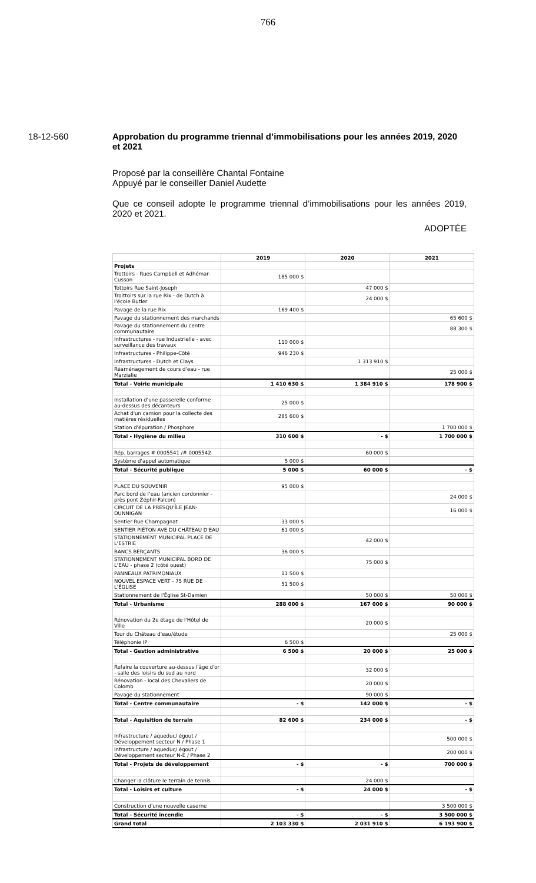766
18-12-560 Approbation du programme triennal d’immobilisations pour les années 2019, 2020 et 2021
Proposé par la conseillère Chantal Fontaine
Appuyé par le conseiller Daniel Audette
Que ce conseil adopte le programme triennal d’immobilisations pour les années 2019, 2020 et 2021.
ADOPTÉE
| | 2019 | 2020 | 2021 |
| --- | --- | --- | --- |
| Projets | | | |
| Trottoirs - Rues Campbell et Adhémar-Cusson | 185 000 $ | | |
| Tottoirs Rue Saint-Joseph | | 47 000 $ | |
| Troittoirs sur la rue Rix - de Dutch à l'école Butler | | 24 000 $ | |
| Pavage de la rue Rix | 169 400 $ | | |
| Pavage du stationnement des marchands | | | 65 600 $ |
| Pavage du stationnement du centre communautaire | | | 88 300 $ |
| Infrastructures - rue Industrielle - avec surveillance des travaux | 110 000 $ | | |
| Infrastructures - Philippe-Côté | 946 230 $ | | |
| Infrastructures - Dutch et Clays | | 1 313 910 $ | |
| Réaménagement de cours d'eau - rue Marzialie | | | 25 000 $ |
| Total - Voirie municipale | 1 410 630 $ | 1 384 910 $ | 178 900 $ |
| Installation d'une passerelle conforme au-dessus des décanteurs | 25 000 $ | | |
| Achat d'un camion pour la collecte des matières résiduelles | 285 600 $ | | |
| Station d'épuration / Phosphore | | | 1 700 000 $ |
| Total - Hygiène du milieu | 310 600 $ | - $ | 1 700 000 $ |
| Rép. barrages # 0005541 /# 0005542 | | 60 000 $ | |
| Système d'appel automatique | 5 000 $ | | |
| Total - Sécurité publique | 5 000 $ | 60 000 $ | - $ |
| PLACE DU SOUVENIR | 95 000 $ | | |
| Parc bord de l’eau (ancien cordonnier - près pont Zéphir-Falcon) | | | 24 000 $ |
| CIRCUIT DE LA PRESQU'ÎLE JEAN-DUNNIGAN | | | 16 000 $ |
| Sentier Rue Champagnat | 33 000 $ | | |
| SENTIER PIÉTON AVE DU CHÂTEAU D'EAU | 61 000 $ | | |
| STATIONNEMENT MUNICIPAL PLACE DE L'ESTRIE | | 42 000 $ | |
| BANCS BERÇANTS | 36 000 $ | | |
| STATIONNEMENT MUNICIPAL BORD DE L'EAU - phase 2 (côté ouest) | | 75 000 $ | |
| PANNEAUX PATRIMONIAUX | 11 500 $ | | |
| NOUVEL ESPACE VERT - 75 RUE DE L'ÉGLISE | 51 500 $ | | |
| Stationnement de l'Église St-Damien | | 50 000 $ | 50 000 $ |
| Total - Urbanisme | 288 000 $ | 167 000 $ | 90 000 $ |
| Rénovation du 2e étage de l'Hôtel de Ville | | 20 000 $ | |
| Tour du Château d'eau/étude | | | 25 000 $ |
| Téléphonie IP | 6 500 $ | | |
| Total - Gestion administrative | 6 500 $ | 20 000 $ | 25 000 $ |
| Refaire la couverture au-dessus l'âge d'or - salle des loisirs du sud au nord | | 32 000 $ | |
| Rénovation - local des Chevaliers de Colomb | | 20 000 $ | |
| Pavage du stationnement | | 90 000 $ | |
| Total - Centre communautaire | - $ | 142 000 $ | - $ |
| Total - Aquisition de terrain | 82 600 $ | 234 000 $ | - $ |
| Infrastructure / aqueduc/ égout / Développement secteur N / Phase 1 | | | 500 000 $ |
| Infrastructure / aqueduc/ égout / Développement secteur N-E / Phase 2 | | | 200 000 $ |
| Total - Projets de développement | - $ | - $ | 700 000 $ |
| Changer la clôture le terrain de tennis | | 24 000 $ | |
| Total - Loisirs et culture | - $ | 24 000 $ | - $ |
| Construction d'une nouvelle caserne | | | 3 500 000 $ |
| Total - Sécurité incendie | - $ | - $ | 3 500 000 $ |
| Grand total | 2 103 330 $ | 2 031 910 $ | 6 193 900 $ |